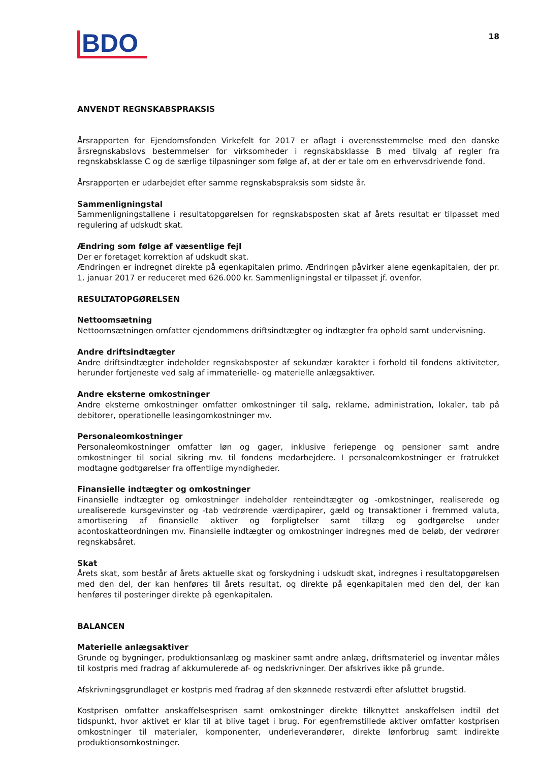BDO
18
ANVENDT REGNSKABSPRAKSIS
Årsrapporten for Ejendomsfonden Virkefelt for 2017 er aflagt i overensstemmelse med den danske årsregnskabslovs bestemmelser for virksomheder i regnskabsklasse B med tilvalg af regler fra regnskabsklasse C og de særlige tilpasninger som følge af, at der er tale om en erhvervsdrivende fond.
Årsrapporten er udarbejdet efter samme regnskabspraksis som sidste år.
Sammenligningstal
Sammenligningstallene i resultatopgørelsen for regnskabsposten skat af årets resultat er tilpasset med regulering af udskudt skat.
Ændring som følge af væsentlige fejl
Der er foretaget korrektion af udskudt skat.
Ændringen er indregnet direkte på egenkapitalen primo. Ændringen påvirker alene egenkapitalen, der pr. 1. januar 2017 er reduceret med 626.000 kr. Sammenligningstal er tilpasset jf. ovenfor.
RESULTATOPGØRELSEN
Nettoomsætning
Nettoomsætningen omfatter ejendommens driftsindtægter og indtægter fra ophold samt undervisning.
Andre driftsindtægter
Andre driftsindtægter indeholder regnskabsposter af sekundær karakter i forhold til fondens aktiviteter, herunder fortjeneste ved salg af immaterielle- og materielle anlægsaktiver.
Andre eksterne omkostninger
Andre eksterne omkostninger omfatter omkostninger til salg, reklame, administration, lokaler, tab på debitorer, operationelle leasingomkostninger mv.
Personaleomkostninger
Personaleomkostninger omfatter løn og gager, inklusive feriepenge og pensioner samt andre omkostninger til social sikring mv. til fondens medarbejdere. I personaleomkostninger er fratrukket modtagne godtgørelser fra offentlige myndigheder.
Finansielle indtægter og omkostninger
Finansielle indtægter og omkostninger indeholder renteindtægter og -omkostninger, realiserede og urealiserede kursgevinster og -tab vedrørende værdipapirer, gæld og transaktioner i fremmed valuta, amortisering af finansielle aktiver og forpligtelser samt tillæg og godtgørelse under acontoskatteordningen mv. Finansielle indtægter og omkostninger indregnes med de beløb, der vedrører regnskabsåret.
Skat
Årets skat, som består af årets aktuelle skat og forskydning i udskudt skat, indregnes i resultatopgørelsen med den del, der kan henføres til årets resultat, og direkte på egenkapitalen med den del, der kan henføres til posteringer direkte på egenkapitalen.
BALANCEN
Materielle anlægsaktiver
Grunde og bygninger, produktionsanlæg og maskiner samt andre anlæg, driftsmateriel og inventar måles til kostpris med fradrag af akkumulerede af- og nedskrivninger. Der afskrives ikke på grunde.
Afskrivningsgrundlaget er kostpris med fradrag af den skønnede restværdi efter afsluttet brugstid.
Kostprisen omfatter anskaffelsesprisen samt omkostninger direkte tilknyttet anskaffelsen indtil det tidspunkt, hvor aktivet er klar til at blive taget i brug. For egenfremstillede aktiver omfatter kostprisen omkostninger til materialer, komponenter, underleverandører, direkte lønforbrug samt indirekte produktionsomkostninger.